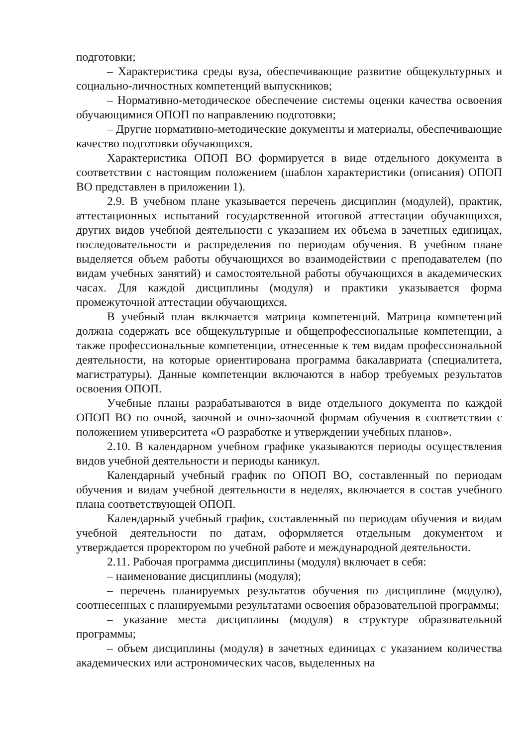подготовки;
– Характеристика среды вуза, обеспечивающие развитие общекультурных и социально-личностных компетенций выпускников;
– Нормативно-методическое обеспечение системы оценки качества освоения обучающимися ОПОП по направлению подготовки;
– Другие нормативно-методические документы и материалы, обеспечивающие качество подготовки обучающихся.
Характеристика ОПОП ВО формируется в виде отдельного документа в соответствии с настоящим положением (шаблон характеристики (описания) ОПОП ВО представлен в приложении 1).
2.9. В учебном плане указывается перечень дисциплин (модулей), практик, аттестационных испытаний государственной итоговой аттестации обучающихся, других видов учебной деятельности с указанием их объема в зачетных единицах, последовательности и распределения по периодам обучения. В учебном плане выделяется объем работы обучающихся во взаимодействии с преподавателем (по видам учебных занятий) и самостоятельной работы обучающихся в академических часах. Для каждой дисциплины (модуля) и практики указывается форма промежуточной аттестации обучающихся.
В учебный план включается матрица компетенций. Матрица компетенций должна содержать все общекультурные и общепрофессиональные компетенции, а также профессиональные компетенции, отнесенные к тем видам профессиональной деятельности, на которые ориентирована программа бакалавриата (специалитета, магистратуры). Данные компетенции включаются в набор требуемых результатов освоения ОПОП.
Учебные планы разрабатываются в виде отдельного документа по каждой ОПОП ВО по очной, заочной и очно-заочной формам обучения в соответствии с положением университета «О разработке и утверждении учебных планов».
2.10. В календарном учебном графике указываются периоды осуществления видов учебной деятельности и периоды каникул.
Календарный учебный график по ОПОП ВО, составленный по периодам обучения и видам учебной деятельности в неделях, включается в состав учебного плана соответствующей ОПОП.
Календарный учебный график, составленный по периодам обучения и видам учебной деятельности по датам, оформляется отдельным документом и утверждается проректором по учебной работе и международной деятельности.
2.11. Рабочая программа дисциплины (модуля) включает в себя:
– наименование дисциплины (модуля);
– перечень планируемых результатов обучения по дисциплине (модулю), соотнесенных с планируемыми результатами освоения образовательной программы;
– указание места дисциплины (модуля) в структуре образовательной программы;
– объем дисциплины (модуля) в зачетных единицах с указанием количества академических или астрономических часов, выделенных на